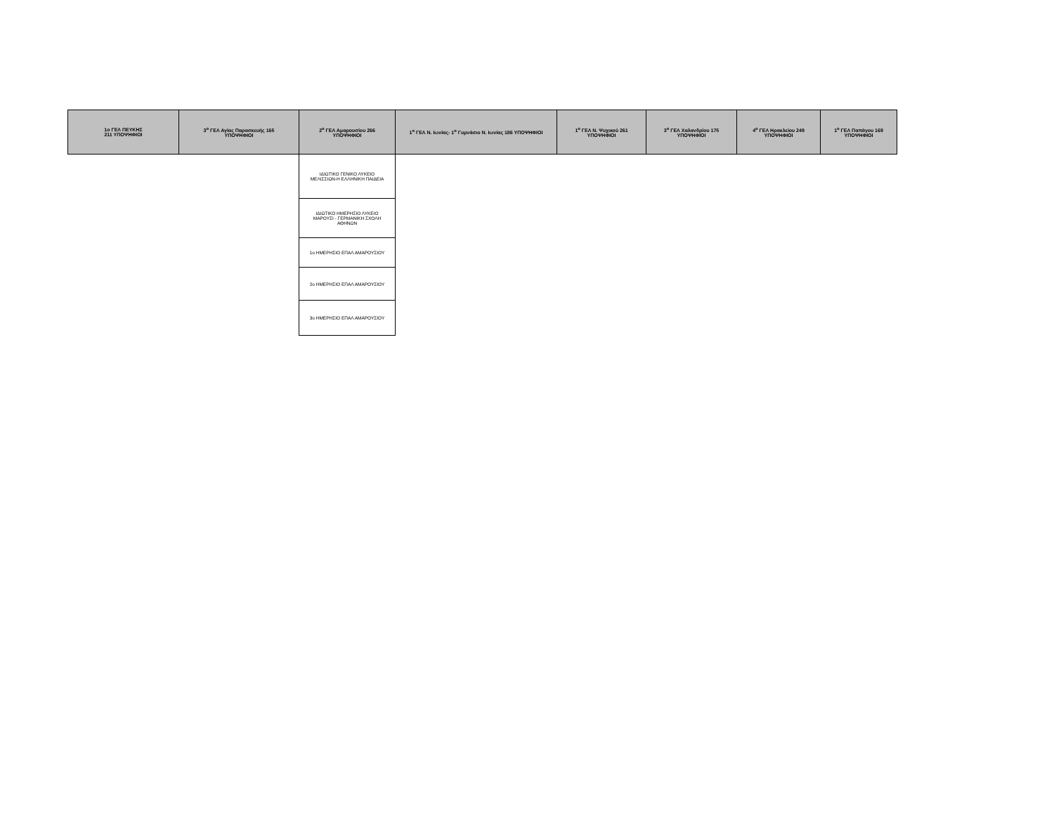| 1ο ΓΕΛ ΠΕΥΚΗΣ 211 ΥΠΟΨΗΦΙΟΙ | 3<sup>ο</sup> ΓΕΛ Αγίας Παρασκευής 165 ΥΠΟΨΗΦΙΟΙ | 2<sup>ο</sup> ΓΕΛ Αμαρουσίου 266 ΥΠΟΨΗΦΙΟΙ | 1<sup>ο</sup> ΓΕΛ Ν. Ιωνίας- 1<sup>ο</sup> Γυμνάσιο Ν. Ιωνίας 186 ΥΠΟΨΗΦΙΟΙ | 1<sup>ο</sup> ΓΕΛ Ν. Ψυχικού 261 ΥΠΟΨΗΦΙΟΙ | 3<sup>ο</sup> ΓΕΛ Χαλανδρίου 175 ΥΠΟΨΗΦΙΟΙ | 4<sup>ο</sup> ΓΕΛ Ηρακλείου 249 ΥΠΟΨΗΦΙΟΙ | 1<sup>ο</sup> ΓΕΛ Παπάγου 169 ΥΠΟΨΗΦΙΟΙ |
| --- | --- | --- | --- | --- | --- | --- | --- |
| | | ΙΔΙΩΤΙΚΟ ΓΕΝΙΚΟ ΛΥΚΕΙΟ ΜΕΛΙΣΣΙΩΝ-Η ΕΛΛΗΝΙΚΗ ΠΑΙΔΕΙΑ | | | | | |
| | | ΙΔΙΩΤΙΚΟ ΗΜΕΡΗΣΙΟ ΛΥΚΕΙΟ ΜΑΡΟΥΣΙ - ΓΕΡΜΑΝΙΚΗ ΣΧΟΛΗ ΑΘΗΝΩΝ | | | | | |
| | | 1ο ΗΜΕΡΗΣΙΟ ΕΠΑΛ ΑΜΑΡΟΥΣΙΟΥ | | | | | |
| | | 2ο ΗΜΕΡΗΣΙΟ ΕΠΑΛ ΑΜΑΡΟΥΣΙΟΥ | | | | | |
| | | 3ο ΗΜΕΡΗΣΙΟ ΕΠΑΛ ΑΜΑΡΟΥΣΙΟΥ | | | | | |